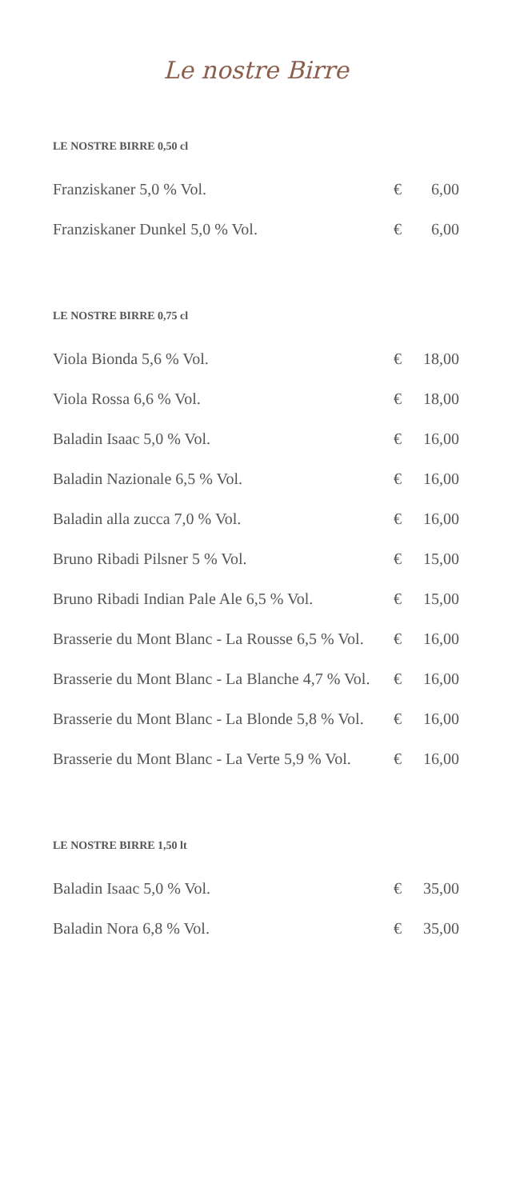Le nostre Birre
LE NOSTRE BIRRE 0,50 cl
| Franziskaner 5,0 % Vol. | € | 6,00 |
| Franziskaner Dunkel 5,0 % Vol. | € | 6,00 |
LE NOSTRE BIRRE 0,75 cl
| Viola Bionda 5,6 % Vol. | € | 18,00 |
| Viola Rossa 6,6 % Vol. | € | 18,00 |
| Baladin Isaac 5,0 % Vol. | € | 16,00 |
| Baladin Nazionale 6,5 % Vol. | € | 16,00 |
| Baladin alla zucca 7,0 % Vol. | € | 16,00 |
| Bruno Ribadi Pilsner 5 % Vol. | € | 15,00 |
| Bruno Ribadi Indian Pale Ale 6,5 % Vol. | € | 15,00 |
| Brasserie du Mont Blanc - La Rousse 6,5 % Vol. | € | 16,00 |
| Brasserie du Mont Blanc - La Blanche 4,7 % Vol. | € | 16,00 |
| Brasserie du Mont Blanc - La Blonde 5,8 % Vol. | € | 16,00 |
| Brasserie du Mont Blanc - La Verte 5,9 % Vol. | € | 16,00 |
LE NOSTRE BIRRE 1,50 lt
| Baladin Isaac 5,0 % Vol. | € | 35,00 |
| Baladin Nora 6,8 % Vol. | € | 35,00 |